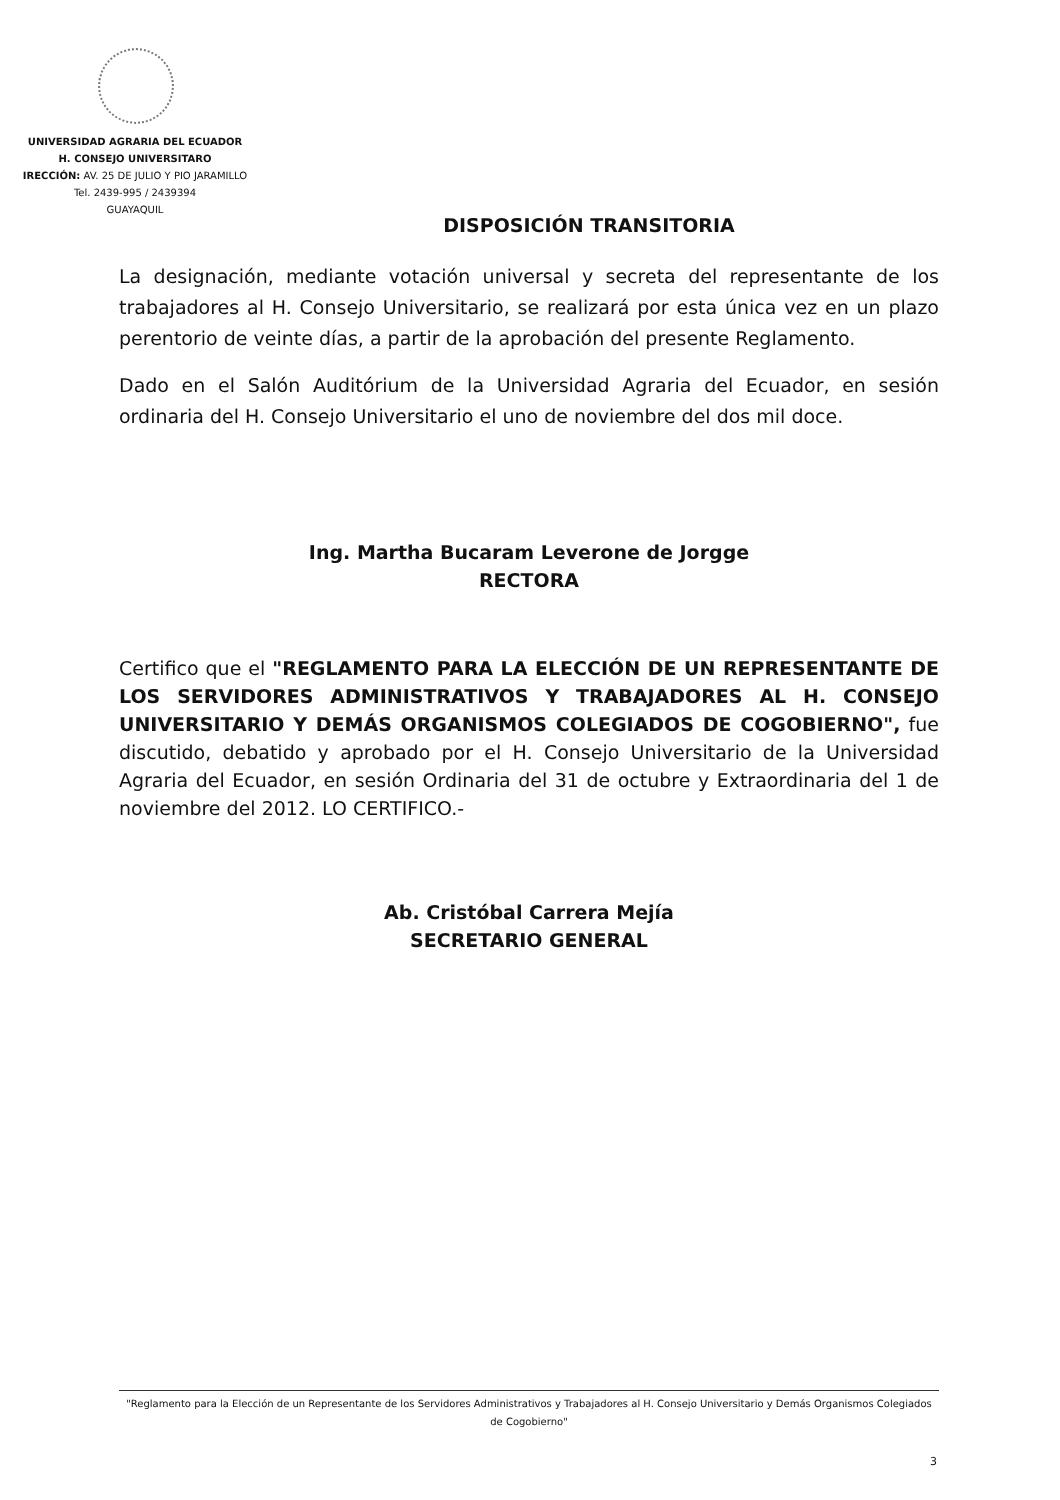UNIVERSIDAD AGRARIA DEL ECUADOR
H. CONSEJO UNIVERSITARO
IRECCIÓN: AV. 25 DE JULIO Y PIO JARAMILLO
Tel. 2439-995 / 2439394
GUAYAQUIL
DISPOSICIÓN TRANSITORIA
La designación, mediante votación universal y secreta del representante de los trabajadores al H. Consejo Universitario, se realizará por esta única vez en un plazo perentorio de veinte días, a partir de la aprobación del presente Reglamento.
Dado en el Salón Auditórium de la Universidad Agraria del Ecuador, en sesión ordinaria del H. Consejo Universitario el uno de noviembre del dos mil doce.
Ing. Martha Bucaram Leverone de Jorgge
RECTORA
Certifico que el "REGLAMENTO PARA LA ELECCIÓN DE UN REPRESENTANTE DE LOS SERVIDORES ADMINISTRATIVOS Y TRABAJADORES AL H. CONSEJO UNIVERSITARIO Y DEMÁS ORGANISMOS COLEGIADOS DE COGOBIERNO", fue discutido, debatido y aprobado por el H. Consejo Universitario de la Universidad Agraria del Ecuador, en sesión Ordinaria del 31 de octubre y Extraordinaria del 1 de noviembre del 2012. LO CERTIFICO.-
Ab. Cristóbal Carrera Mejía
SECRETARIO GENERAL
"Reglamento para la Elección de un Representante de los Servidores Administrativos y Trabajadores al H. Consejo Universitario y Demás Organismos Colegiados de Cogobierno"
3